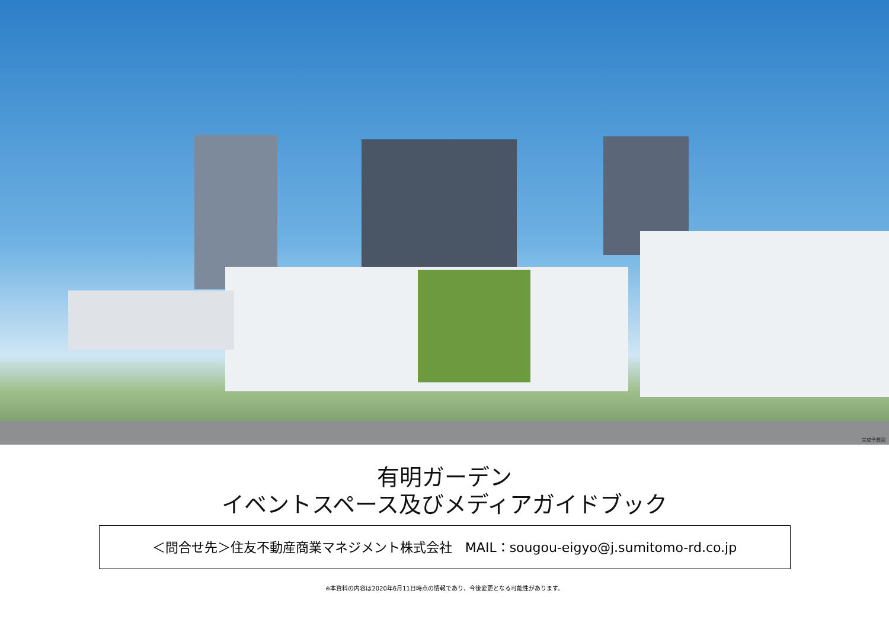完成予想図
有明ガーデン
イベントスペース及びメディアガイドブック
＜問合せ先＞住友不動産商業マネジメント株式会社　MAIL：sougou-eigyo@j.sumitomo-rd.co.jp
※本資料の内容は2020年6月11日時点の情報であり、今後変更となる可能性があります。